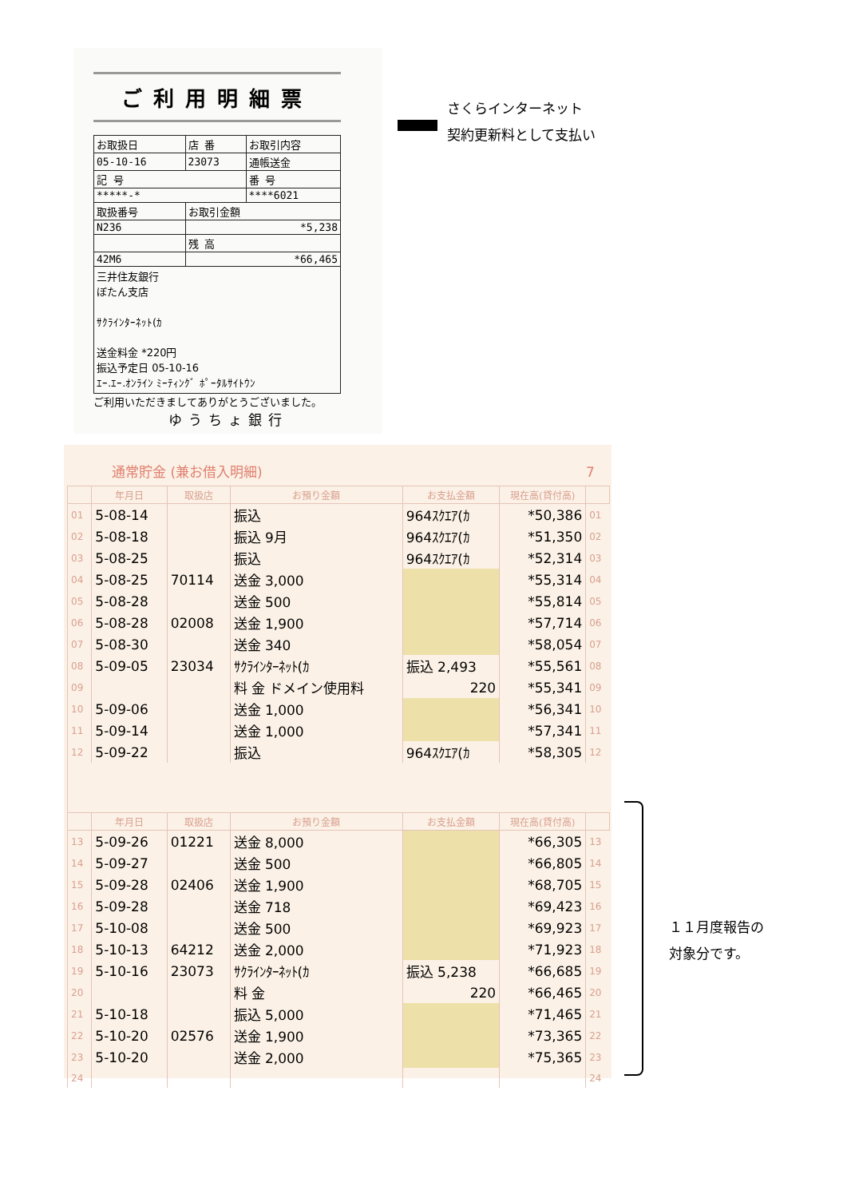ご利用明細票
| お取扱日 | 店 番 | お取引内容 |
| 05-10-16 | 23073 | 通帳送金 |
| 記 号 | | 番 号 |
| *****-* | | ****6021 |
| 取扱番号 | お取引金額 | |
| N236 | *5,238 | |
| | 残 高 | |
| 42M6 | *66,465 | |
三井住友銀行
ぼたん支店
ｻｸﾗｲﾝﾀｰﾈｯﾄ(ｶ
送金料金 *220円
振込予定日 05-10-16
ｴｰ.ｴｰ.ｵﾝﾗｲﾝ ﾐｰﾃｨﾝｸﾞ ﾎﾟｰﾀﾙｻｲﾄｳﾝ
ご利用いただきましてありがとうございました。
ゆうちょ銀行
さくらインターネット
契約更新料として支払い
通常貯金 (兼お借入明細) 7
| | 年月日 | 取扱店 | お預り金額 | お支払金額 | 現在高(貸付高) | |
| --- | --- | --- | --- | --- | --- | --- |
| 01 | 5-08-14 | | 振込 | 964ｽｸｴｱ(ｶ | *50,386 | 01 |
| 02 | 5-08-18 | | 振込 9月 | 964ｽｸｴｱ(ｶ | *51,350 | 02 |
| 03 | 5-08-25 | | 振込 | 964ｽｸｴｱ(ｶ | *52,314 | 03 |
| 04 | 5-08-25 | 70114 | 送金 3,000 | | *55,314 | 04 |
| 05 | 5-08-28 | | 送金 500 | | *55,814 | 05 |
| 06 | 5-08-28 | 02008 | 送金 1,900 | | *57,714 | 06 |
| 07 | 5-08-30 | | 送金 340 | | *58,054 | 07 |
| 08 | 5-09-05 | 23034 | ｻｸﾗｲﾝﾀｰﾈｯﾄ(ｶ | 振込 2,493 | *55,561 | 08 |
| 09 | | | 料 金 ドメイン使用料 | 220 | *55,341 | 09 |
| 10 | 5-09-06 | | 送金 1,000 | | *56,341 | 10 |
| 11 | 5-09-14 | | 送金 1,000 | | *57,341 | 11 |
| 12 | 5-09-22 | | 振込 | 964ｽｸｴｱ(ｶ | *58,305 | 12 |
| | 年月日 | 取扱店 | お預り金額 | お支払金額 | 現在高(貸付高) | |
| 13 | 5-09-26 | 01221 | 送金 8,000 | | *66,305 | 13 |
| 14 | 5-09-27 | | 送金 500 | | *66,805 | 14 |
| 15 | 5-09-28 | 02406 | 送金 1,900 | | *68,705 | 15 |
| 16 | 5-09-28 | | 送金 718 | | *69,423 | 16 |
| 17 | 5-10-08 | | 送金 500 | | *69,923 | 17 |
| 18 | 5-10-13 | 64212 | 送金 2,000 | | *71,923 | 18 |
| 19 | 5-10-16 | 23073 | ｻｸﾗｲﾝﾀｰﾈｯﾄ(ｶ | 振込 5,238 | *66,685 | 19 |
| 20 | | | 料 金 | 220 | *66,465 | 20 |
| 21 | 5-10-18 | | 振込 5,000 | | *71,465 | 21 |
| 22 | 5-10-20 | 02576 | 送金 1,900 | | *73,365 | 22 |
| 23 | 5-10-20 | | 送金 2,000 | | *75,365 | 23 |
| 24 | | | | | | 24 |
１１月度報告の
対象分です。